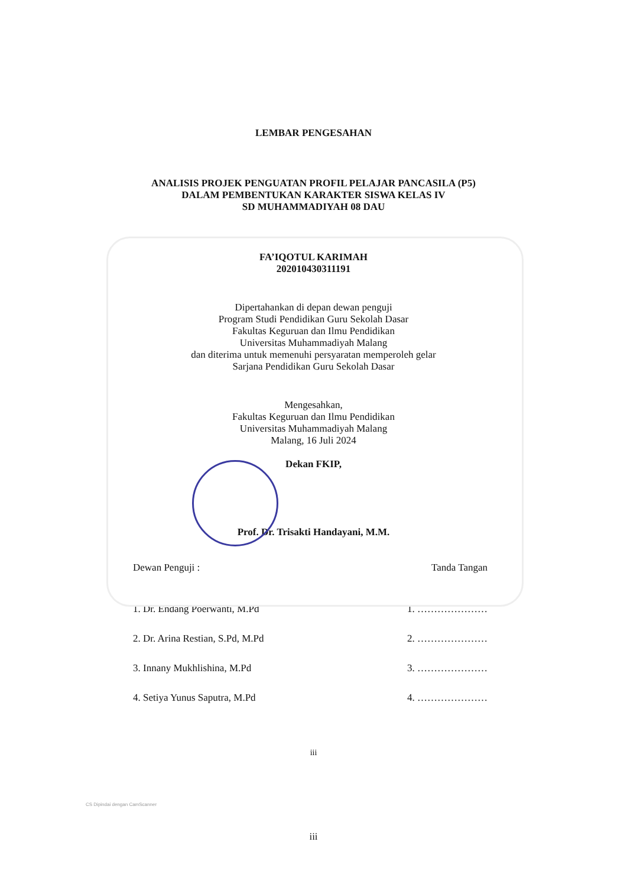LEMBAR PENGESAHAN
ANALISIS PROJEK PENGUATAN PROFIL PELAJAR PANCASILA (P5)
DALAM PEMBENTUKAN KARAKTER SISWA KELAS IV
SD MUHAMMADIYAH 08 DAU
FA’IQOTUL KARIMAH
202010430311191
Dipertahankan di depan dewan penguji
Program Studi Pendidikan Guru Sekolah Dasar
Fakultas Keguruan dan Ilmu Pendidikan
Universitas Muhammadiyah Malang
dan diterima untuk memenuhi persyaratan memperoleh gelar
Sarjana Pendidikan Guru Sekolah Dasar
Mengesahkan,
Fakultas Keguruan dan Ilmu Pendidikan
Universitas Muhammadiyah Malang
Malang, 16 Juli 2024
Dekan FKIP,
Prof. Dr. Trisakti Handayani, M.M.
Dewan Penguji : Tanda Tangan
1. Dr. Endang Poerwanti, M.Pd 1. …………………
2. Dr. Arina Restian, S.Pd, M.Pd 2. …………………
3. Innany Mukhlishina, M.Pd 3. …………………
4. Setiya Yunus Saputra, M.Pd 4. …………………
iii
CS Dipindai dengan CamScanner
iii